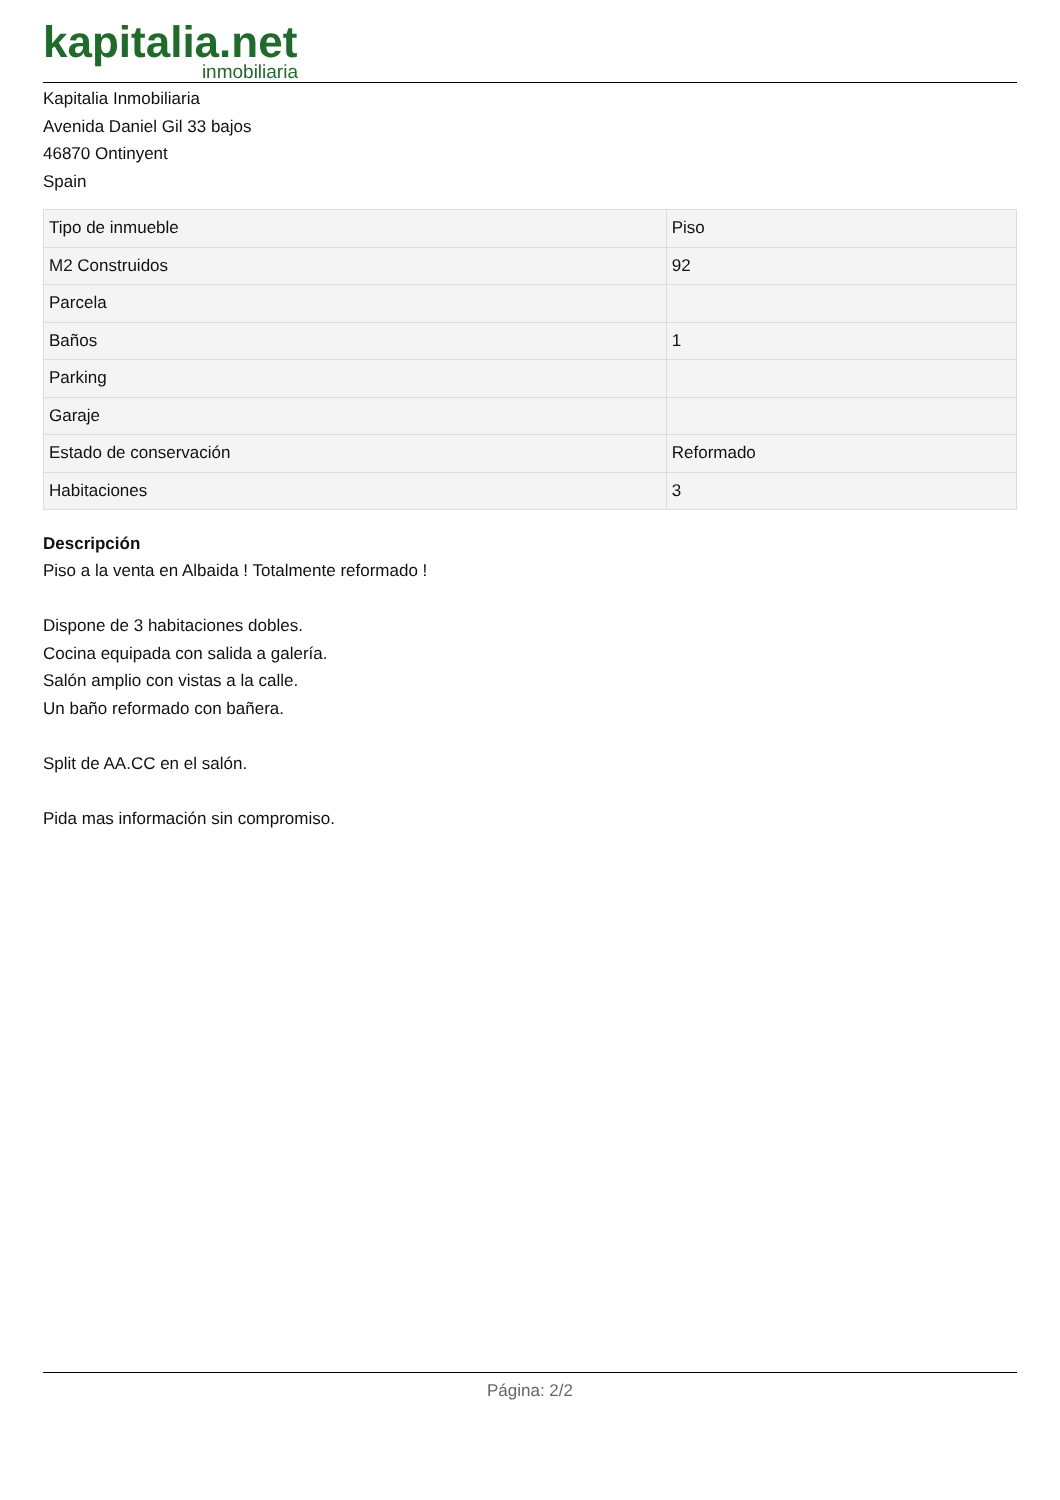kapitalia.net
inmobiliaria
Kapitalia Inmobiliaria
Avenida Daniel Gil 33 bajos
46870 Ontinyent
Spain
| Tipo de inmueble | Piso |
| M2 Construidos | 92 |
| Parcela | |
| Baños | 1 |
| Parking | |
| Garaje | |
| Estado de conservación | Reformado |
| Habitaciones | 3 |
Descripción
Piso a la venta en Albaida ! Totalmente reformado !
Dispone de 3 habitaciones dobles.
Cocina equipada con salida a galería.
Salón amplio con vistas a la calle.
Un baño reformado con bañera.
Split de AA.CC en el salón.
Pida mas información sin compromiso.
Página: 2/2